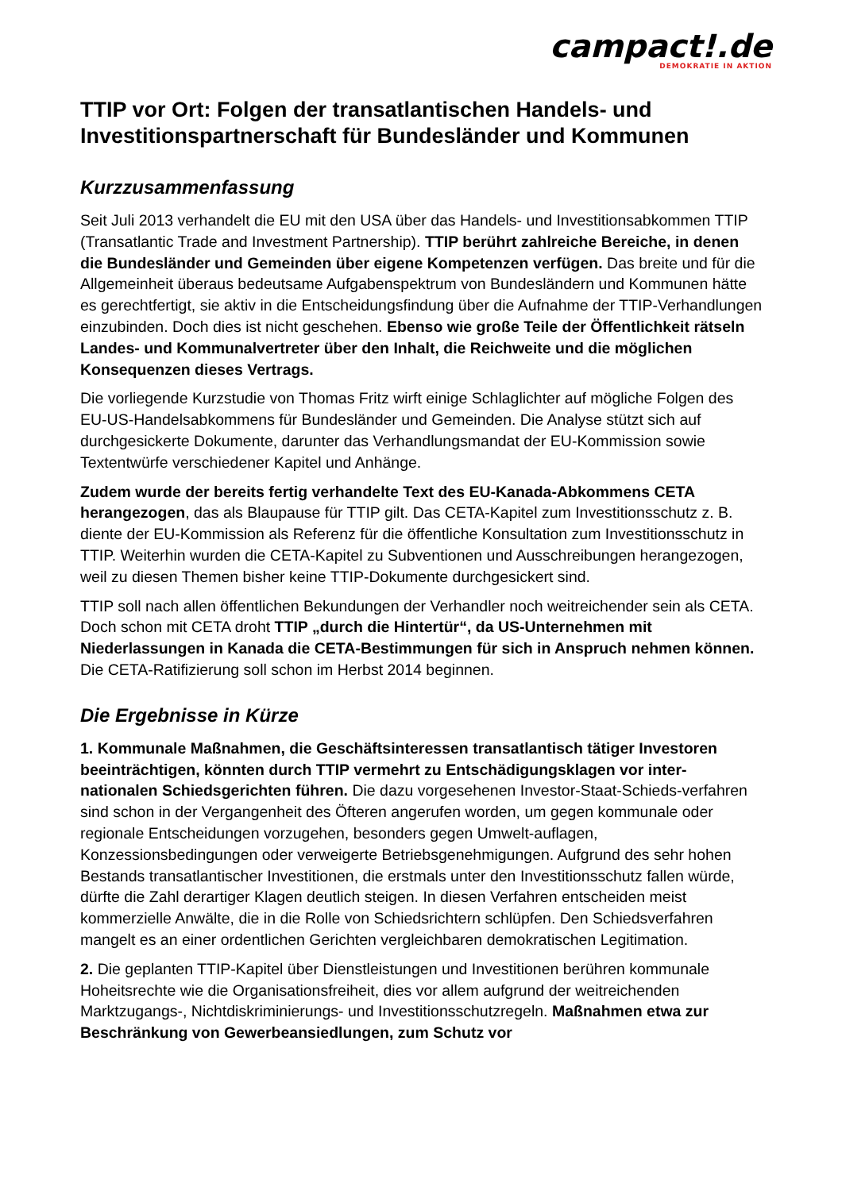campact!.de
DEMOKRATIE IN AKTION
TTIP vor Ort: Folgen der transatlantischen Handels- und Investitionspartnerschaft für Bundesländer und Kommunen
Kurzzusammenfassung
Seit Juli 2013 verhandelt die EU mit den USA über das Handels- und Investitionsabkommen TTIP (Transatlantic Trade and Investment Partnership). TTIP berührt zahlreiche Bereiche, in denen die Bundesländer und Gemeinden über eigene Kompetenzen verfügen. Das breite und für die Allgemeinheit überaus bedeutsame Aufgabenspektrum von Bundesländern und Kommunen hätte es gerechtfertigt, sie aktiv in die Entscheidungsfindung über die Aufnahme der TTIP-Verhandlungen einzubinden. Doch dies ist nicht geschehen. Ebenso wie große Teile der Öffentlichkeit rätseln Landes- und Kommunalvertreter über den Inhalt, die Reichweite und die möglichen Konsequenzen dieses Vertrags.
Die vorliegende Kurzstudie von Thomas Fritz wirft einige Schlaglichter auf mögliche Folgen des EU-US-Handelsabkommens für Bundesländer und Gemeinden. Die Analyse stützt sich auf durchgesickerte Dokumente, darunter das Verhandlungsmandat der EU-Kommission sowie Textentwürfe verschiedener Kapitel und Anhänge.
Zudem wurde der bereits fertig verhandelte Text des EU-Kanada-Abkommens CETA herangezogen, das als Blaupause für TTIP gilt. Das CETA-Kapitel zum Investitionsschutz z. B. diente der EU-Kommission als Referenz für die öffentliche Konsultation zum Investitionsschutz in TTIP. Weiterhin wurden die CETA-Kapitel zu Subventionen und Ausschreibungen herangezogen, weil zu diesen Themen bisher keine TTIP-Dokumente durchgesickert sind.
TTIP soll nach allen öffentlichen Bekundungen der Verhandler noch weitreichender sein als CETA. Doch schon mit CETA droht TTIP „durch die Hintertür“, da US-Unternehmen mit Niederlassungen in Kanada die CETA-Bestimmungen für sich in Anspruch nehmen können. Die CETA-Ratifizierung soll schon im Herbst 2014 beginnen.
Die Ergebnisse in Kürze
1. Kommunale Maßnahmen, die Geschäftsinteressen transatlantisch tätiger Investoren beeinträchtigen, könnten durch TTIP vermehrt zu Entschädigungsklagen vor inter-nationalen Schiedsgerichten führen. Die dazu vorgesehenen Investor-Staat-Schieds-verfahren sind schon in der Vergangenheit des Öfteren angerufen worden, um gegen kommunale oder regionale Entscheidungen vorzugehen, besonders gegen Umwelt-auflagen, Konzessionsbedingungen oder verweigerte Betriebsgenehmigungen. Aufgrund des sehr hohen Bestands transatlantischer Investitionen, die erstmals unter den Investitionsschutz fallen würde, dürfte die Zahl derartiger Klagen deutlich steigen. In diesen Verfahren entscheiden meist kommerzielle Anwälte, die in die Rolle von Schiedsrichtern schlüpfen. Den Schiedsverfahren mangelt es an einer ordentlichen Gerichten vergleichbaren demokratischen Legitimation.
2. Die geplanten TTIP-Kapitel über Dienstleistungen und Investitionen berühren kommunale Hoheitsrechte wie die Organisationsfreiheit, dies vor allem aufgrund der weitreichenden Marktzugangs-, Nichtdiskriminierungs- und Investitionsschutzregeln. Maßnahmen etwa zur Beschränkung von Gewerbeansiedlungen, zum Schutz vor